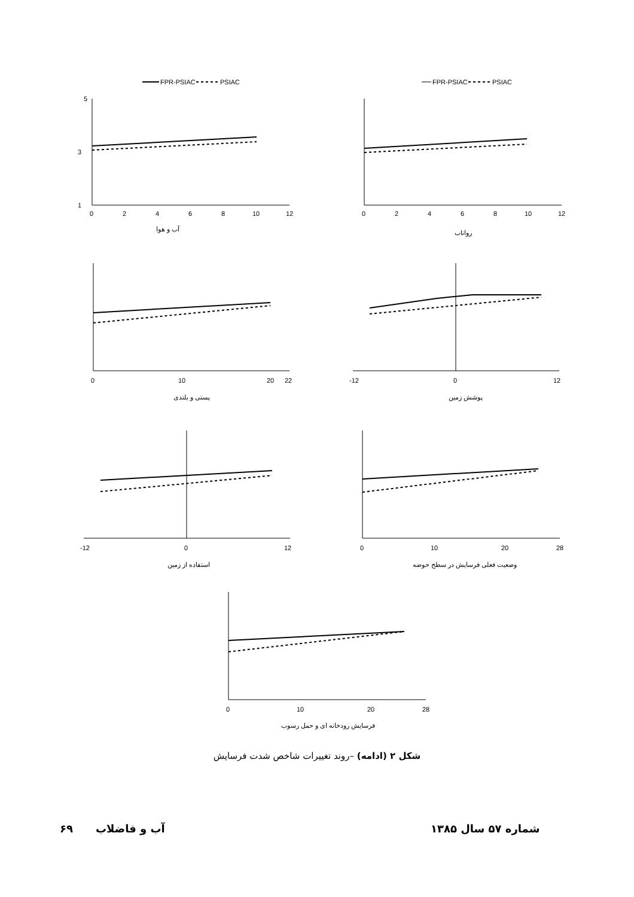FPR-PSIAC
PSIAC
5
1
3
0
2
4
6
8
10
12
آب و هوا
FPR-PSIAC
PSIAC
0
2
4
6
8
10
12
رواناب
0
10
20
22
پستی و بلندی
-12
0
12
پوشش زمین
-12
0
12
استفاده از زمین
0
10
20
28
وضعیت فعلی فرسایش در سطح حوضه
0
10
20
28
فرسایش رودخانه ای و حمل رسوب
شکل ۲ (ادامه) –روند تغییرات شاخص شدت فرسایش
شماره ۵۷ سال ۱۳۸۵
آب و فاضلاب
۶۹